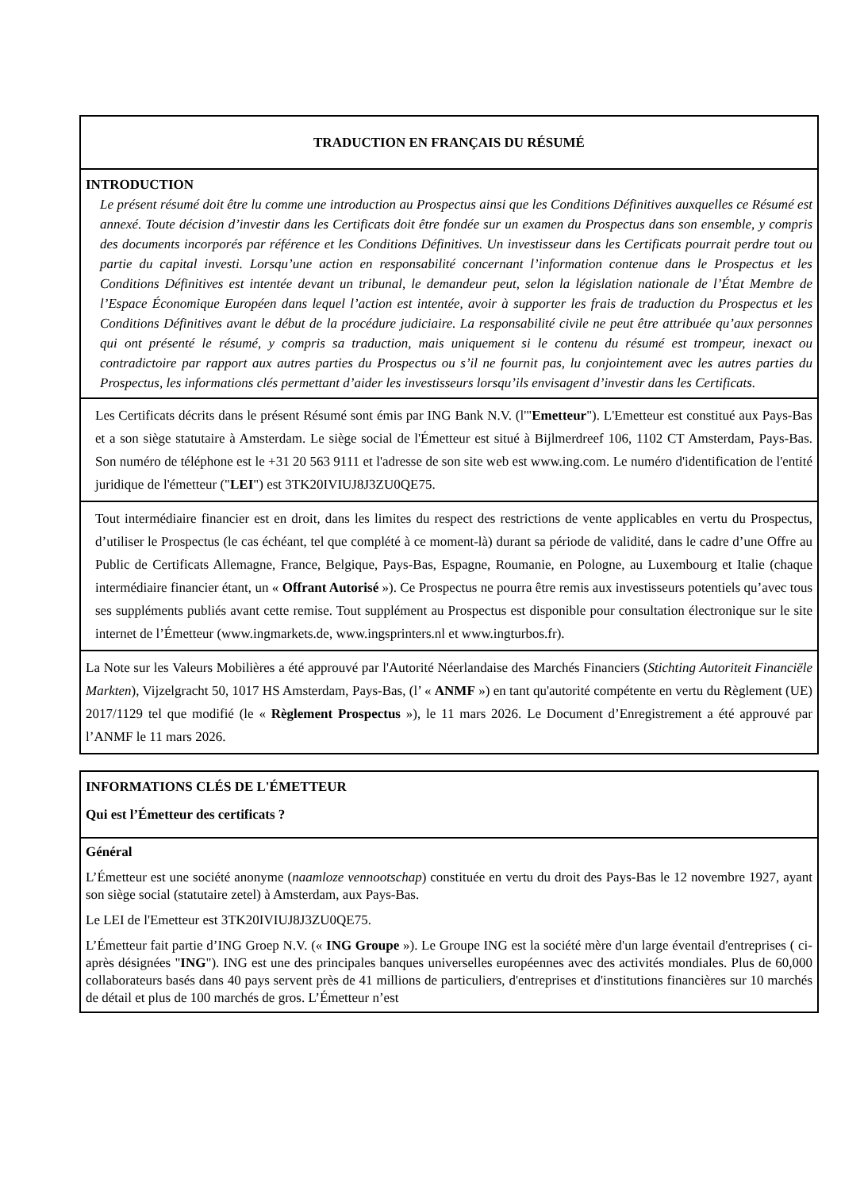| TRADUCTION EN FRANÇAIS DU RÉSUMÉ |
| INTRODUCTION Le présent résumé doit être lu comme une introduction au Prospectus ainsi que les Conditions Définitives auxquelles ce Résumé est annexé. Toute décision d’investir dans les Certificats doit être fondée sur un examen du Prospectus dans son ensemble, y compris des documents incorporés par référence et les Conditions Définitives. Un investisseur dans les Certificats pourrait perdre tout ou partie du capital investi. Lorsqu’une action en responsabilité concernant l’information contenue dans le Prospectus et les Conditions Définitives est intentée devant un tribunal, le demandeur peut, selon la législation nationale de l’État Membre de l’Espace Économique Européen dans lequel l’action est intentée, avoir à supporter les frais de traduction du Prospectus et les Conditions Définitives avant le début de la procédure judiciaire. La responsabilité civile ne peut être attribuée qu’aux personnes qui ont présenté le résumé, y compris sa traduction, mais uniquement si le contenu du résumé est trompeur, inexact ou contradictoire par rapport aux autres parties du Prospectus ou s’il ne fournit pas, lu conjointement avec les autres parties du Prospectus, les informations clés permettant d’aider les investisseurs lorsqu’ils envisagent d’investir dans les Certificats. |
| Les Certificats décrits dans le présent Résumé sont émis par ING Bank N.V. (l'" Emetteur "). L'Emetteur est constitué aux Pays-Bas et a son siège statutaire à Amsterdam. Le siège social de l'Émetteur est situé à Bijlmerdreef 106, 1102 CT Amsterdam, Pays-Bas. Son numéro de téléphone est le +31 20 563 9111 et l'adresse de son site web est www.ing.com. Le numéro d'identification de l'entité juridique de l'émetteur (" LEI ") est 3TK20IVIUJ8J3ZU0QE75. |
| Tout intermédiaire financier est en droit, dans les limites du respect des restrictions de vente applicables en vertu du Prospectus, d’utiliser le Prospectus (le cas échéant, tel que complété à ce moment-là) durant sa période de validité, dans le cadre d’une Offre au Public de Certificats Allemagne, France, Belgique, Pays-Bas, Espagne, Roumanie, en Pologne, au Luxembourg et Italie (chaque intermédiaire financier étant, un « Offrant Autorisé »). Ce Prospectus ne pourra être remis aux investisseurs potentiels qu’avec tous ses suppléments publiés avant cette remise. Tout supplément au Prospectus est disponible pour consultation électronique sur le site internet de l’Émetteur (www.ingmarkets.de, www.ingsprinters.nl et www.ingturbos.fr). |
| La Note sur les Valeurs Mobilières a été approuvé par l'Autorité Néerlandaise des Marchés Financiers ( Stichting Autoriteit Financiële Markten ), Vijzelgracht 50, 1017 HS Amsterdam, Pays-Bas, (l’ « ANMF ») en tant qu'autorité compétente en vertu du Règlement (UE) 2017/1129 tel que modifié (le « Règlement Prospectus »), le 11 mars 2026. Le Document d’Enregistrement a été approuvé par l’ANMF le 11 mars 2026. |
| INFORMATIONS CLÉS DE L'ÉMETTEUR Qui est l’Émetteur des certificats ? |
| Général L’Émetteur est une société anonyme ( naamloze vennootschap ) constituée en vertu du droit des Pays-Bas le 12 novembre 1927, ayant son siège social (statutaire zetel) à Amsterdam, aux Pays-Bas. Le LEI de l'Emetteur est 3TK20IVIUJ8J3ZU0QE75. L’Émetteur fait partie d’ING Groep N.V. (« ING Groupe »). Le Groupe ING est la société mère d'un large éventail d'entreprises ( ci-après désignées " ING "). ING est une des principales banques universelles européennes avec des activités mondiales. Plus de 60,000 collaborateurs basés dans 40 pays servent près de 41 millions de particuliers, d'entreprises et d'institutions financières sur 10 marchés de détail et plus de 100 marchés de gros. L’Émetteur n’est |